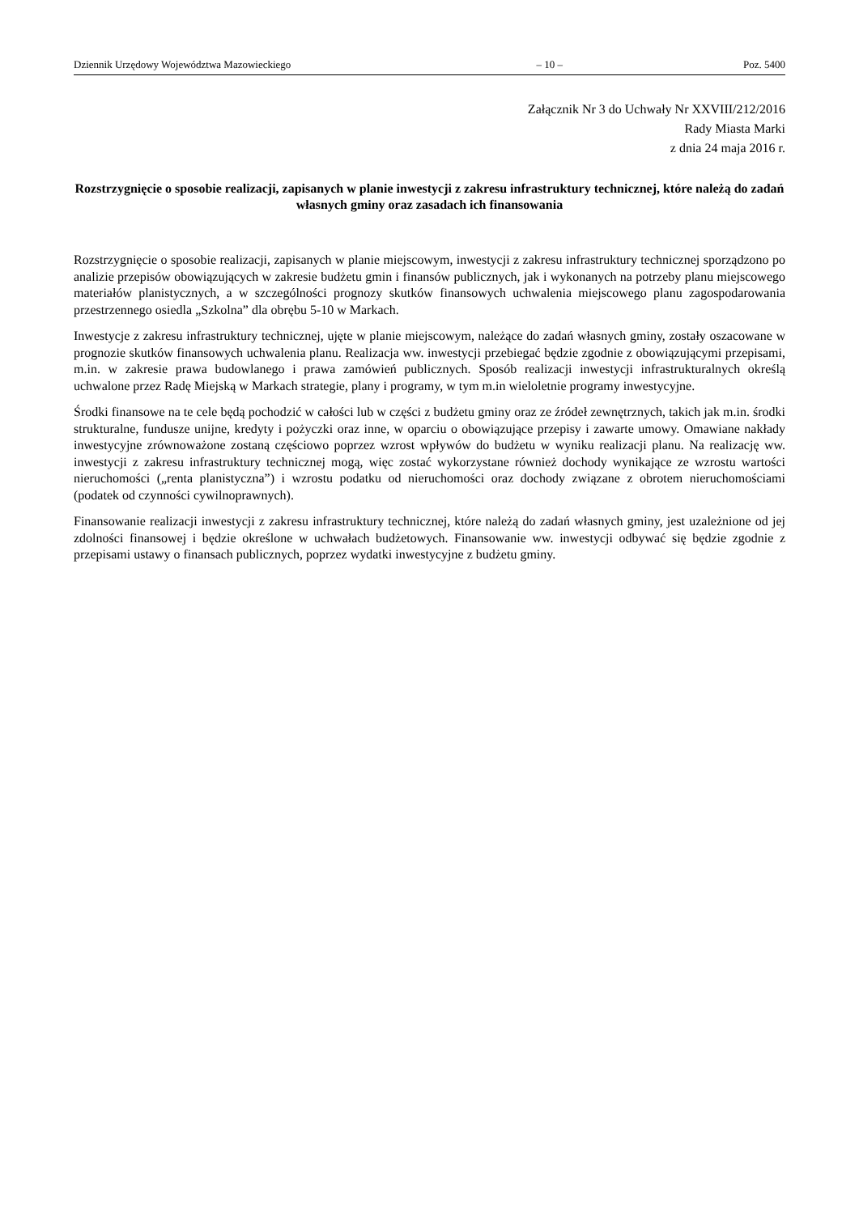Dziennik Urzędowy Województwa Mazowieckiego – 10 – Poz. 5400
Załącznik Nr 3 do Uchwały Nr XXVIII/212/2016
Rady Miasta Marki
z dnia 24 maja 2016 r.
Rozstrzygnięcie o sposobie realizacji, zapisanych w planie inwestycji z zakresu infrastruktury technicznej, które należą do zadań własnych gminy oraz zasadach ich finansowania
Rozstrzygnięcie o sposobie realizacji, zapisanych w planie miejscowym, inwestycji z zakresu infrastruktury technicznej sporządzono po analizie przepisów obowiązujących w zakresie budżetu gmin i finansów publicznych, jak i wykonanych na potrzeby planu miejscowego materiałów planistycznych, a w szczególności prognozy skutków finansowych uchwalenia miejscowego planu zagospodarowania przestrzennego osiedla „Szkolna” dla obrębu 5-10 w Markach.
Inwestycje z zakresu infrastruktury technicznej, ujęte w planie miejscowym, należące do zadań własnych gminy, zostały oszacowane w prognozie skutków finansowych uchwalenia planu. Realizacja ww. inwestycji przebiegać będzie zgodnie z obowiązującymi przepisami, m.in. w zakresie prawa budowlanego i prawa zamówień publicznych. Sposób realizacji inwestycji infrastrukturalnych określą uchwalone przez Radę Miejską w Markach strategie, plany i programy, w tym m.in wieloletnie programy inwestycyjne.
Środki finansowe na te cele będą pochodzić w całości lub w części z budżetu gminy oraz ze źródeł zewnętrznych, takich jak m.in. środki strukturalne, fundusze unijne, kredyty i pożyczki oraz inne, w oparciu o obowiązujące przepisy i zawarte umowy. Omawiane nakłady inwestycyjne zrównoważone zostaną częściowo poprzez wzrost wpływów do budżetu w wyniku realizacji planu. Na realizację ww. inwestycji z zakresu infrastruktury technicznej mogą, więc zostać wykorzystane również dochody wynikające ze wzrostu wartości nieruchomości („renta planistyczna”) i wzrostu podatku od nieruchomości oraz dochody związane z obrotem nieruchomościami (podatek od czynności cywilnoprawnych).
Finansowanie realizacji inwestycji z zakresu infrastruktury technicznej, które należą do zadań własnych gminy, jest uzależnione od jej zdolności finansowej i będzie określone w uchwałach budżetowych. Finansowanie ww. inwestycji odbywać się będzie zgodnie z przepisami ustawy o finansach publicznych, poprzez wydatki inwestycyjne z budżetu gminy.